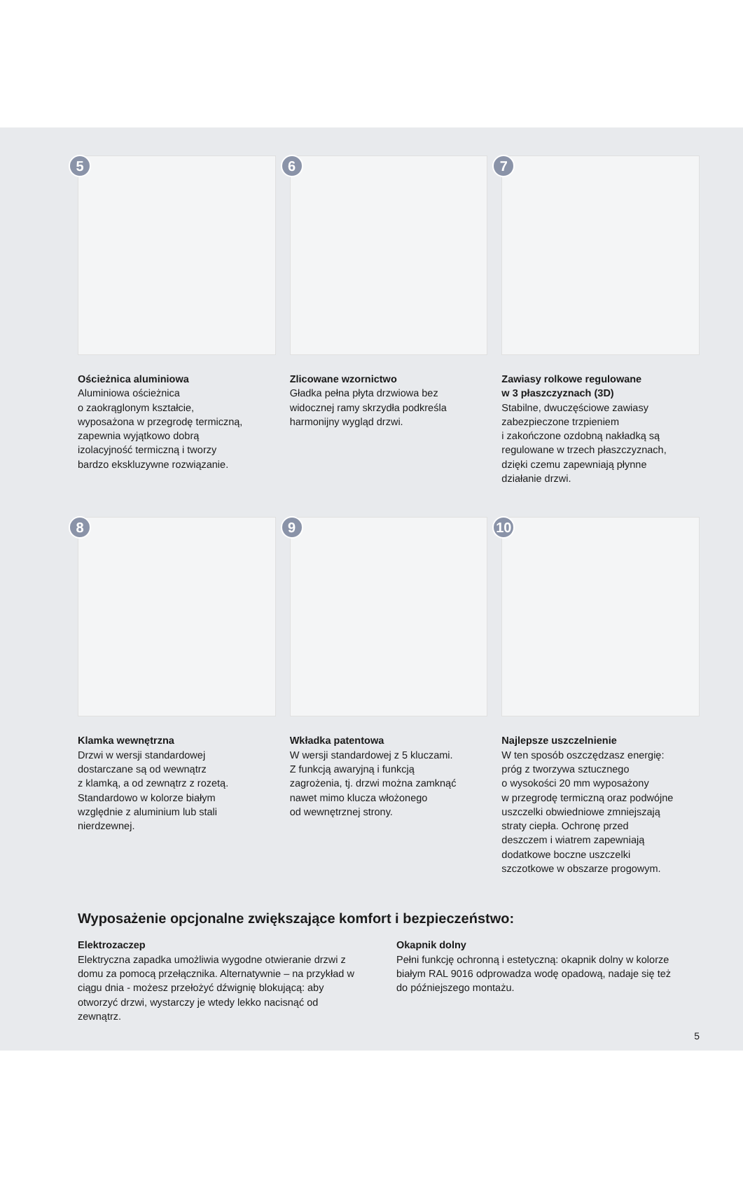5
Ościeżnica aluminiowa
Aluminiowa ościeżnica
o zaokrąglonym kształcie,
wyposażona w przegrodę termiczną,
zapewnia wyjątkowo dobrą
izolacyjność termiczną i tworzy
bardzo ekskluzywne rozwiązanie.
6
Zlicowane wzornictwo
Gładka pełna płyta drzwiowa bez
widocznej ramy skrzydła podkreśla
harmonijny wygląd drzwi.
7
Zawiasy rolkowe regulowane
w 3 płaszczyznach (3D)
Stabilne, dwuczęściowe zawiasy
zabezpieczone trzpieniem
i zakończone ozdobną nakładką są
regulowane w trzech płaszczyznach,
dzięki czemu zapewniają płynne
działanie drzwi.
8
Klamka wewnętrzna
Drzwi w wersji standardowej
dostarczane są od wewnątrz
z klamką, a od zewnątrz z rozetą.
Standardowo w kolorze białym
względnie z aluminium lub stali
nierdzewnej.
9
Wkładka patentowa
W wersji standardowej z 5 kluczami.
Z funkcją awaryjną i funkcją
zagrożenia, tj. drzwi można zamknąć
nawet mimo klucza włożonego
od wewnętrznej strony.
10
Najlepsze uszczelnienie
W ten sposób oszczędzasz energię:
próg z tworzywa sztucznego
o wysokości 20 mm wyposażony
w przegrodę termiczną oraz podwójne
uszczelki obwiedniowe zmniejszają
straty ciepła. Ochronę przed
deszczem i wiatrem zapewniają
dodatkowe boczne uszczelki
szczotkowe w obszarze progowym.
Wyposażenie opcjonalne zwiększające komfort i bezpieczeństwo:
Elektrozaczep
Elektryczna zapadka umożliwia wygodne otwieranie drzwi z domu za pomocą przełącznika. Alternatywnie – na przykład w ciągu dnia - możesz przełożyć dźwignię blokującą: aby otworzyć drzwi, wystarczy je wtedy lekko nacisnąć od zewnątrz.
Okapnik dolny
Pełni funkcję ochronną i estetyczną: okapnik dolny w kolorze białym RAL 9016 odprowadza wodę opadową, nadaje się też do późniejszego montażu.
5